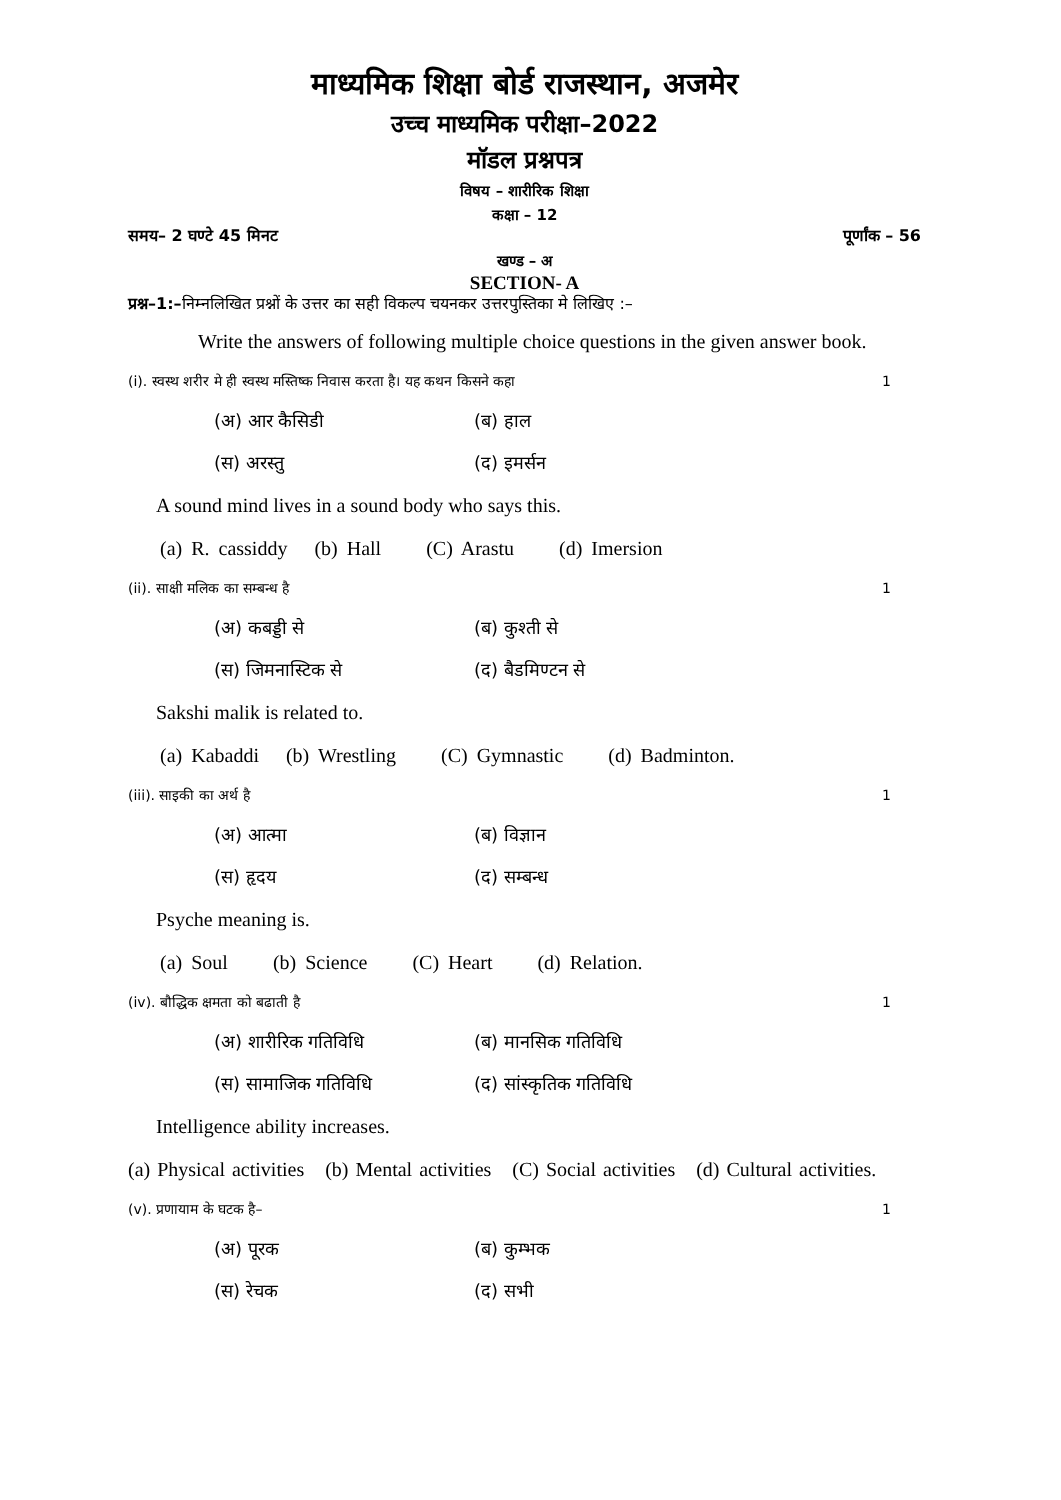माध्यमिक शिक्षा बोर्ड राजस्थान, अजमेर
उच्च माध्यमिक परीक्षा–2022
मॉडल प्रश्नपत्र
विषय – शारीरिक शिक्षा
कक्षा – 12
समय– 2 घण्टे 45 मिनट पूर्णांक – 56
खण्ड – अ
SECTION- A
प्रश्न–1:–निम्नलिखित प्रश्नों के उत्तर का सही विकल्प चयनकर उत्तरपुस्तिका मे लिखिए :–
Write the answers of following multiple choice questions in the given answer book.
(i). स्वस्थ शरीर मे ही स्वस्थ मस्तिष्क निवास करता है। यह कथन किसने कहा 1
(अ) आर कैसिडी (ब) हाल
(स) अरस्तु (द) इमर्सन
A sound mind lives in a sound body who says this.
(a) R. cassiddy (b) Hall (C) Arastu (d) Imersion
(ii). साक्षी मलिक का सम्बन्ध है 1
(अ) कबड्डी से (ब) कुश्ती से
(स) जिमनास्टिक से (द) बैडमिण्टन से
Sakshi malik is related to.
(a) Kabaddi (b) Wrestling (C) Gymnastic (d) Badminton.
(iii). साइकी का अर्थ है 1
(अ) आत्मा (ब) विज्ञान
(स) हृदय (द) सम्बन्ध
Psyche meaning is.
(a) Soul (b) Science (C) Heart (d) Relation.
(iv). बौद्धिक क्षमता को बढाती है 1
(अ) शारीरिक गतिविधि (ब) मानसिक गतिविधि
(स) सामाजिक गतिविधि (द) सांस्कृतिक गतिविधि
Intelligence ability increases.
(a) Physical activities (b) Mental activities (C) Social activities (d) Cultural activities.
(v). प्रणायाम के घटक है– 1
(अ) पूरक (ब) कुम्भक
(स) रेचक (द) सभी